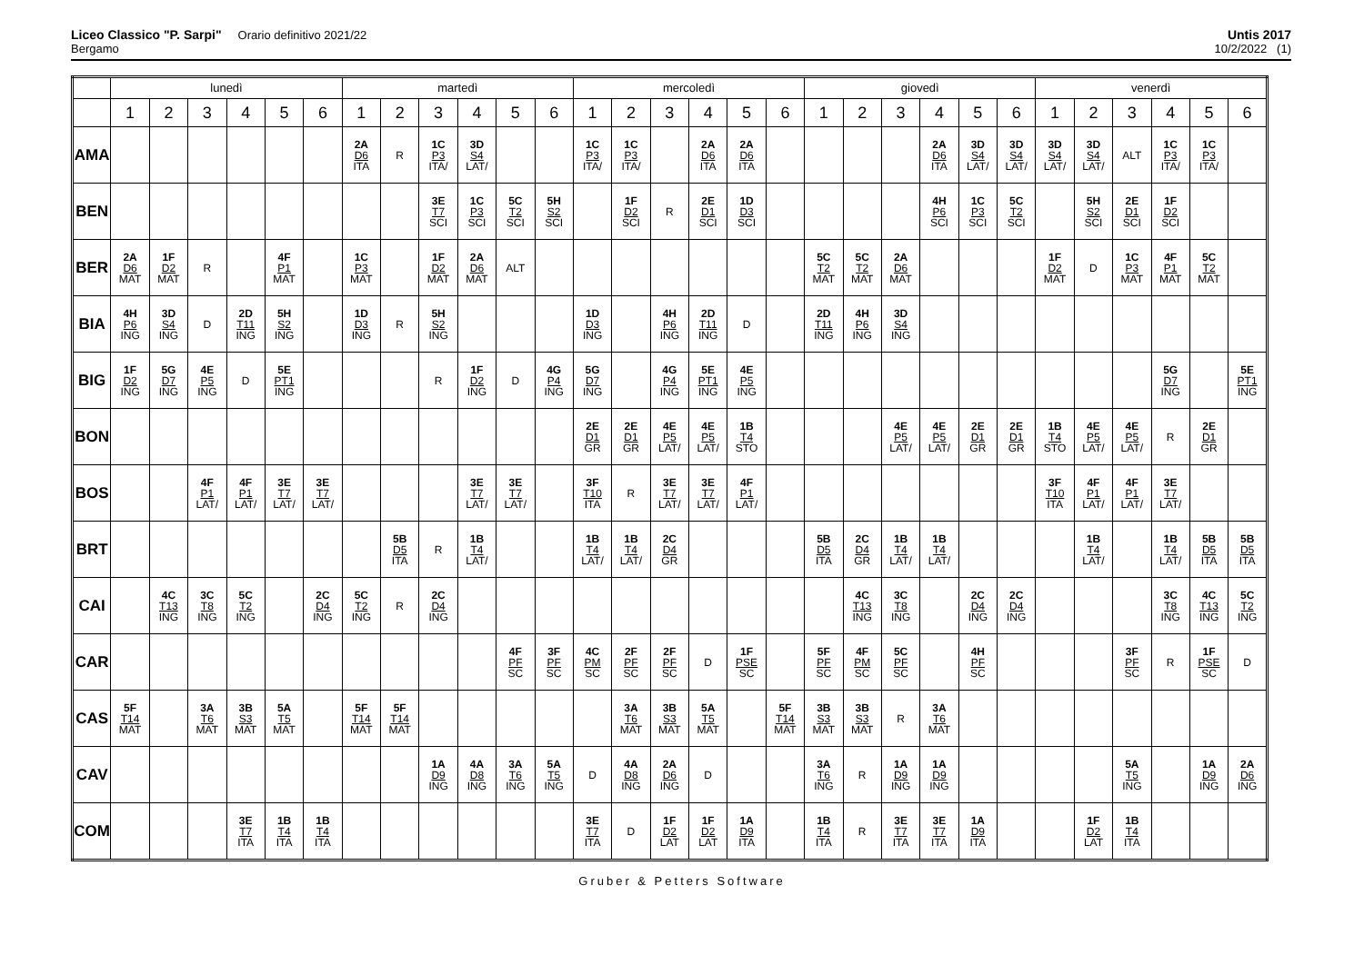Liceo Classico "P. Sarpi" Orario definitivo 2021/22
Bergamo
Untis 2017
10/2/2022 (1)
| | lunedì | | | | | | martedì | | | | | | mercoledì | | | | | | giovedì | | | | | | venerdì | | | | | |
| --- | --- | --- | --- | --- | --- | --- | --- | --- | --- | --- | --- | --- | --- | --- | --- | --- | --- | --- | --- | --- | --- | --- | --- | --- | --- | --- | --- | --- | --- | --- |
| | 1 | 2 | 3 | 4 | 5 | 6 | 1 | 2 | 3 | 4 | 5 | 6 | 1 | 2 | 3 | 4 | 5 | 6 | 1 | 2 | 3 | 4 | 5 | 6 | 1 | 2 | 3 | 4 | 5 | 6 |
| AMA | | | | | | | 2A D6 ITA | R | 1C P3 ITA/ | 3D S4 LAT/ | | | 1C P3 ITA/ | 1C P3 ITA/ | | 2A D6 ITA | 2A D6 ITA | | | | | 2A D6 ITA | 3D S4 LAT/ | 3D S4 LAT/ | 3D S4 LAT/ | 3D S4 LAT/ | ALT | 1C P3 ITA/ | 1C P3 ITA/ | |
| BEN | | | | | | | | | 3E T7 SCI | 1C P3 SCI | 5C T2 SCI | 5H S2 SCI | | 1F D2 SCI | R | 2E D1 SCI | 1D D3 SCI | | | | | 4H P6 SCI | 1C P3 SCI | 5C T2 SCI | | 5H S2 SCI | 2E D1 SCI | 1F D2 SCI | | |
| BER | 2A D6 MAT | 1F D2 MAT | R | | 4F P1 MAT | | 1C P3 MAT | | 1F D2 MAT | 2A D6 MAT | ALT | | | | | | | | 5C T2 MAT | 5C T2 MAT | 2A D6 MAT | | | | 1F D2 MAT | D | 1C P3 MAT | 4F P1 MAT | 5C T2 MAT | |
| BIA | 4H P6 ING | 3D S4 ING | D | 2D T11 ING | 5H S2 ING | | 1D D3 ING | R | 5H S2 ING | | | | 1D D3 ING | | 4H P6 ING | 2D T11 ING | D | | 2D T11 ING | 4H P6 ING | 3D S4 ING | | | | | | | | | |
| BIG | 1F D2 ING | 5G D7 ING | 4E P5 ING | D | 5E PT1 ING | | | | R | 1F D2 ING | D | 4G P4 ING | 5G D7 ING | | 4G P4 ING | 5E PT1 ING | 4E P5 ING | | | | | | | | | | | 5G D7 ING | | 5E PT1 ING |
| BON | | | | | | | | | | | | | 2E D1 GR | 2E D1 GR | 4E P5 LAT/ | 4E P5 LAT/ | 1B T4 STO | | | | 4E P5 LAT/ | 4E P5 LAT/ | 2E D1 GR | 2E D1 GR | 1B T4 STO | 4E P5 LAT/ | 4E P5 LAT/ | R | 2E D1 GR | |
| BOS | | | 4F P1 LAT/ | 4F P1 LAT/ | 3E T7 LAT/ | 3E T7 LAT/ | | | | 3E T7 LAT/ | 3E T7 LAT/ | | 3F T10 ITA | R | 3E T7 LAT/ | 3E T7 LAT/ | 4F P1 LAT/ | | | | | | | | 3F T10 ITA | 4F P1 LAT/ | 4F P1 LAT/ | 3E T7 LAT/ | | |
| BRT | | | | | | | | 5B D5 ITA | R | 1B T4 LAT/ | | | 1B T4 LAT/ | 1B T4 LAT/ | 2C D4 GR | | | | 5B D5 ITA | 2C D4 GR | 1B T4 LAT/ | 1B T4 LAT/ | | | | 1B T4 LAT/ | | 1B T4 LAT/ | 5B D5 ITA | 5B D5 ITA |
| CAI | | 4C T13 ING | 3C T8 ING | 5C T2 ING | | 2C D4 ING | 5C T2 ING | R | 2C D4 ING | | | | | | | | | | | 4C T13 ING | 3C T8 ING | | 2C D4 ING | 2C D4 ING | | | | 3C T8 ING | 4C T13 ING | 5C T2 ING |
| CAR | | | | | | | | | | | 4F PF SC | 3F PF SC | 4C PM SC | 2F PF SC | 2F PF SC | D | 1F PSE SC | | 5F PF SC | 4F PM SC | 5C PF SC | | 4H PF SC | | | | 3F PF SC | R | 1F PSE SC | D |
| CAS | 5F T14 MAT | | 3A T6 MAT | 3B S3 MAT | 5A T5 MAT | | 5F T14 MAT | 5F T14 MAT | | | | | | 3A T6 MAT | 3B S3 MAT | 5A T5 MAT | | 5F T14 MAT | 3B S3 MAT | 3B S3 MAT | R | 3A T6 MAT | | | | | | | | |
| CAV | | | | | | | | | 1A D9 ING | 4A D8 ING | 3A T6 ING | 5A T5 ING | D | 4A D8 ING | 2A D6 ING | D | | | 3A T6 ING | R | 1A D9 ING | 1A D9 ING | | | | | 5A T5 ING | | 1A D9 ING | 2A D6 ING |
| COM | | | | 3E T7 ITA | 1B T4 ITA | 1B T4 ITA | | | | | | | 3E T7 ITA | D | 1F D2 LAT | 1F D2 LAT | 1A D9 ITA | | 1B T4 ITA | R | 3E T7 ITA | 3E T7 ITA | 1A D9 ITA | | | 1F D2 LAT | 1B T4 ITA | | | |
Gruber & Petters Software